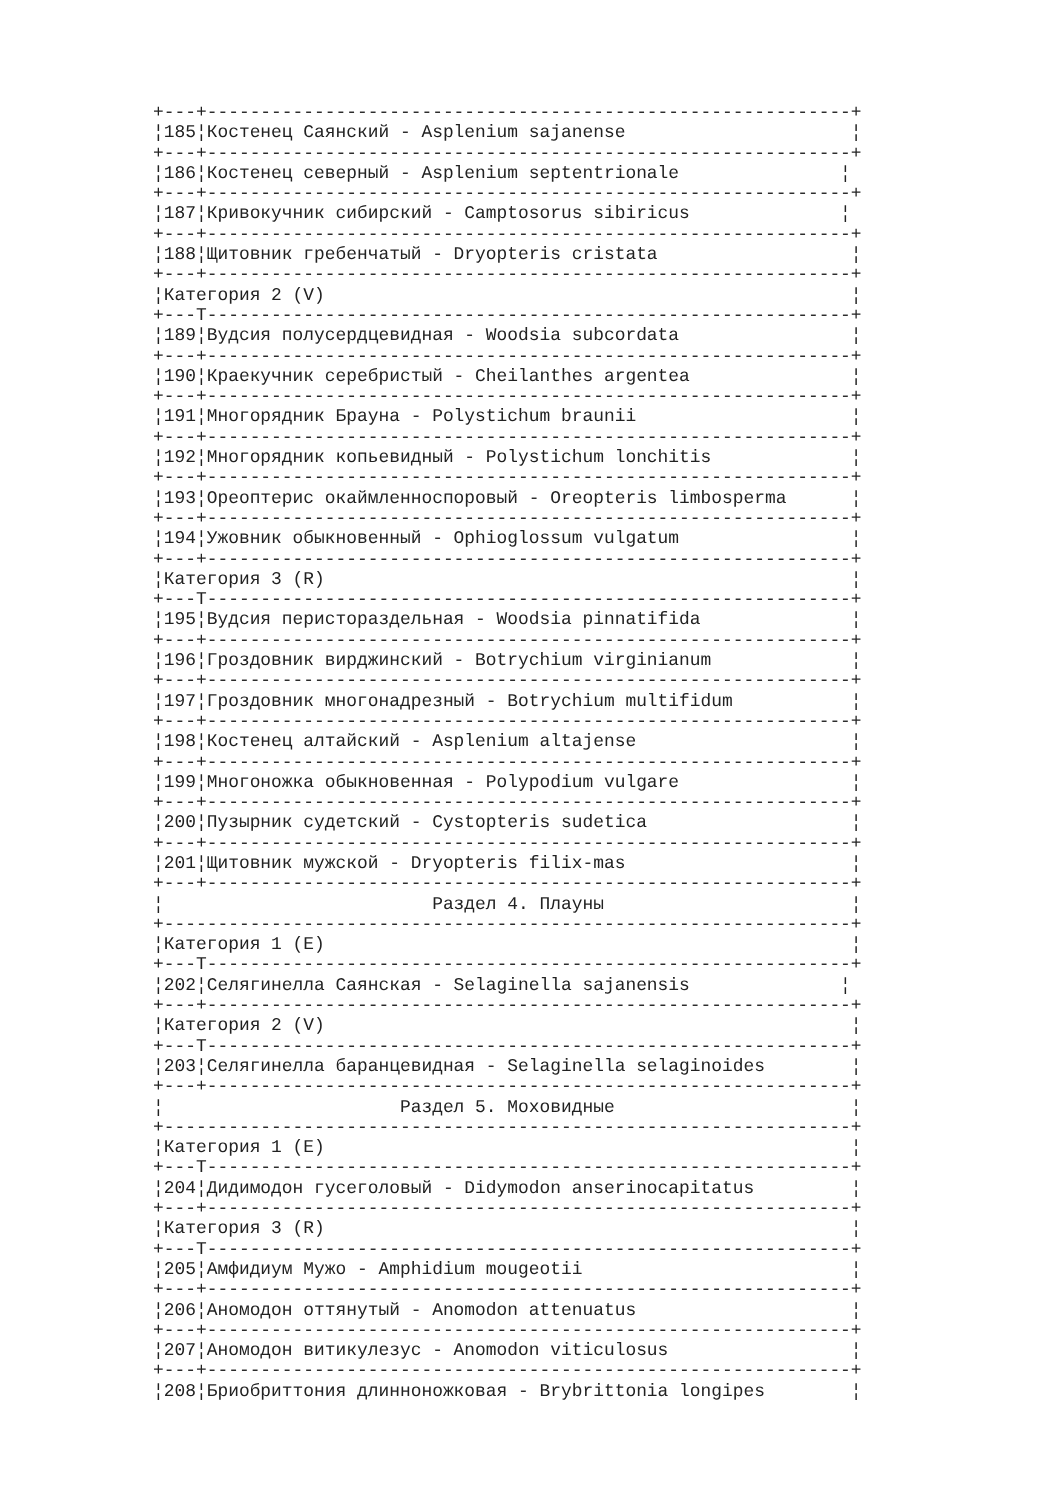+---+------------------------------------------------------------+
¦185¦Костенец Саянский - Asplenium sajanense                     ¦
+---+------------------------------------------------------------+
¦186¦Костенец северный - Asplenium septentrionale               ¦
+---+------------------------------------------------------------+
¦187¦Кривокучник сибирский - Camptosorus sibiricus              ¦
+---+------------------------------------------------------------+
¦188¦Щитовник гребенчатый - Dryopteris cristata                  ¦
+---+------------------------------------------------------------+
¦Категория 2 (V)                                                 ¦
+---T------------------------------------------------------------+
¦189¦Вудсия полусердцевидная - Woodsia subcordata                ¦
+---+------------------------------------------------------------+
¦190¦Краекучник серебристый - Cheilanthes argentea               ¦
+---+------------------------------------------------------------+
¦191¦Многорядник Брауна - Polystichum braunii                    ¦
+---+------------------------------------------------------------+
¦192¦Многорядник копьевидный - Polystichum lonchitis             ¦
+---+------------------------------------------------------------+
¦193¦Ореоптерис окаймленноспоровый - Oreopteris limbosperma      ¦
+---+------------------------------------------------------------+
¦194¦Ужовник обыкновенный - Ophioglossum vulgatum                ¦
+---+------------------------------------------------------------+
¦Категория 3 (R)                                                 ¦
+---T------------------------------------------------------------+
¦195¦Вудсия перистораздельная - Woodsia pinnatifida              ¦
+---+------------------------------------------------------------+
¦196¦Гроздовник вирджинский - Botrychium virginianum             ¦
+---+------------------------------------------------------------+
¦197¦Гроздовник многонадрезный - Botrychium multifidum           ¦
+---+------------------------------------------------------------+
¦198¦Костенец алтайский - Asplenium altajense                    ¦
+---+------------------------------------------------------------+
¦199¦Многоножка обыкновенная - Polypodium vulgare                ¦
+---+------------------------------------------------------------+
¦200¦Пузырник судетский - Cystopteris sudetica                   ¦
+---+------------------------------------------------------------+
¦201¦Щитовник мужской - Dryopteris filix-mas                     ¦
+---+------------------------------------------------------------+
¦                         Раздел 4. Плауны                       ¦
+----------------------------------------------------------------+
¦Категория 1 (E)                                                 ¦
+---T------------------------------------------------------------+
¦202¦Селягинелла Саянская - Selaginella sajanensis              ¦
+---+------------------------------------------------------------+
¦Категория 2 (V)                                                 ¦
+---T------------------------------------------------------------+
¦203¦Селягинелла баранцевидная - Selaginella selaginoides        ¦
+---+------------------------------------------------------------+
¦                      Раздел 5. Моховидные                      ¦
+----------------------------------------------------------------+
¦Категория 1 (E)                                                 ¦
+---T------------------------------------------------------------+
¦204¦Дидимодон гусеголовый - Didymodon anserinocapitatus         ¦
+---+------------------------------------------------------------+
¦Категория 3 (R)                                                 ¦
+---T------------------------------------------------------------+
¦205¦Амфидиум Мужо - Amphidium mougeotii                         ¦
+---+------------------------------------------------------------+
¦206¦Аномодон оттянутый - Anomodon attenuatus                    ¦
+---+------------------------------------------------------------+
¦207¦Аномодон витикулезус - Anomodon viticulosus                 ¦
+---+------------------------------------------------------------+
¦208¦Бриобриттония длинноножковая - Brybrittonia longipes        ¦